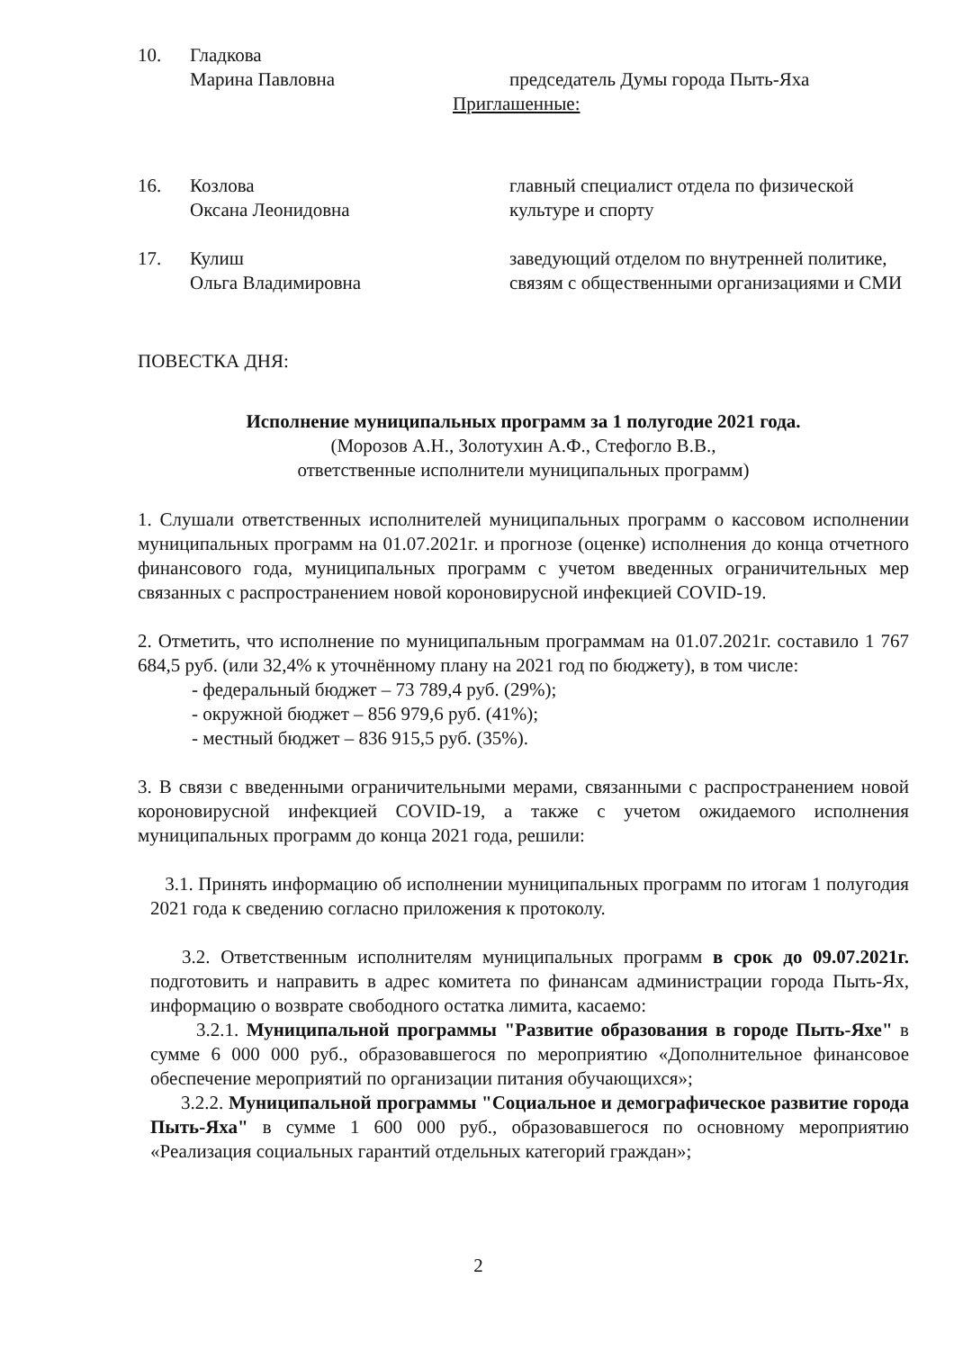10. Гладкова
Марина Павловна
председатель Думы города Пыть-Яха
Приглашенные:
16. Козлова
Оксана Леонидовна
главный специалист отдела по физической культуре и спорту
17. Кулиш
Ольга Владимировна
заведующий отделом по внутренней политике, связям с общественными организациями и СМИ
ПОВЕСТКА ДНЯ:
Исполнение муниципальных программ за 1 полугодие 2021 года.
(Морозов А.Н., Золотухин А.Ф., Стефогло В.В.,
ответственные исполнители муниципальных программ)
1. Слушали ответственных исполнителей муниципальных программ о кассовом исполнении муниципальных программ на 01.07.2021г. и прогнозе (оценке) исполнения до конца отчетного финансового года, муниципальных программ с учетом введенных ограничительных мер связанных с распространением новой короновирусной инфекцией COVID-19.
2. Отметить, что исполнение по муниципальным программам на 01.07.2021г. составило 1 767 684,5 руб. (или 32,4% к уточнённому плану на 2021 год по бюджету), в том числе:
- федеральный бюджет – 73 789,4 руб. (29%);
- окружной бюджет – 856 979,6 руб. (41%);
- местный бюджет – 836 915,5 руб. (35%).
3. В связи с введенными ограничительными мерами, связанными с распространением новой короновирусной инфекцией COVID-19, а также с учетом ожидаемого исполнения муниципальных программ до конца 2021 года, решили:
3.1. Принять информацию об исполнении муниципальных программ по итогам 1 полугодия 2021 года к сведению согласно приложения к протоколу.
3.2. Ответственным исполнителям муниципальных программ в срок до 09.07.2021г. подготовить и направить в адрес комитета по финансам администрации города Пыть-Ях, информацию о возврате свободного остатка лимита, касаемо:
3.2.1. Муниципальной программы "Развитие образования в городе Пыть-Яхе" в сумме 6 000 000 руб., образовавшегося по мероприятию «Дополнительное финансовое обеспечение мероприятий по организации питания обучающихся»;
3.2.2. Муниципальной программы "Социальное и демографическое развитие города Пыть-Яха" в сумме 1 600 000 руб., образовавшегося по основному мероприятию «Реализация социальных гарантий отдельных категорий граждан»;
2